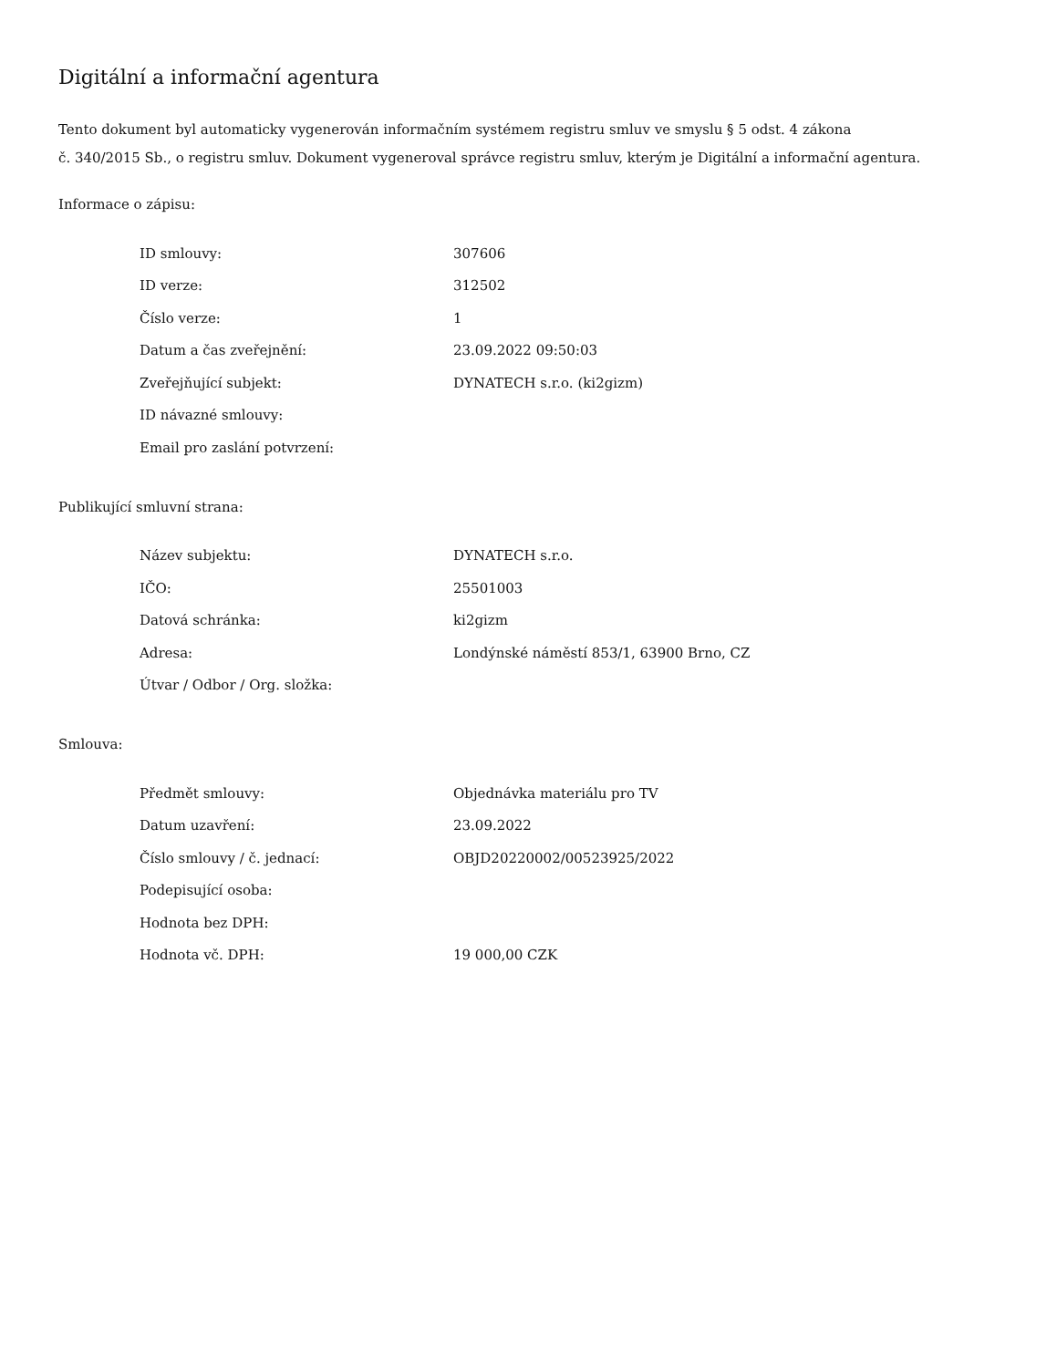Digitální a informační agentura
Tento dokument byl automaticky vygenerován informačním systémem registru smluv ve smyslu § 5 odst. 4 zákona
č. 340/2015 Sb., o registru smluv. Dokument vygeneroval správce registru smluv, kterým je Digitální a informační agentura.
Informace o zápisu:
| ID smlouvy: | 307606 |
| ID verze: | 312502 |
| Číslo verze: | 1 |
| Datum a čas zveřejnění: | 23.09.2022 09:50:03 |
| Zveřejňující subjekt: | DYNATECH s.r.o. (ki2gizm) |
| ID návazné smlouvy: | |
| Email pro zaslání potvrzení: | |
Publikující smluvní strana:
| Název subjektu: | DYNATECH s.r.o. |
| IČO: | 25501003 |
| Datová schránka: | ki2gizm |
| Adresa: | Londýnské náměstí 853/1, 63900 Brno, CZ |
| Útvar / Odbor / Org. složka: | |
Smlouva:
| Předmět smlouvy: | Objednávka materiálu pro TV |
| Datum uzavření: | 23.09.2022 |
| Číslo smlouvy / č. jednací: | OBJD20220002/00523925/2022 |
| Podepisující osoba: | |
| Hodnota bez DPH: | |
| Hodnota vč. DPH: | 19 000,00 CZK |